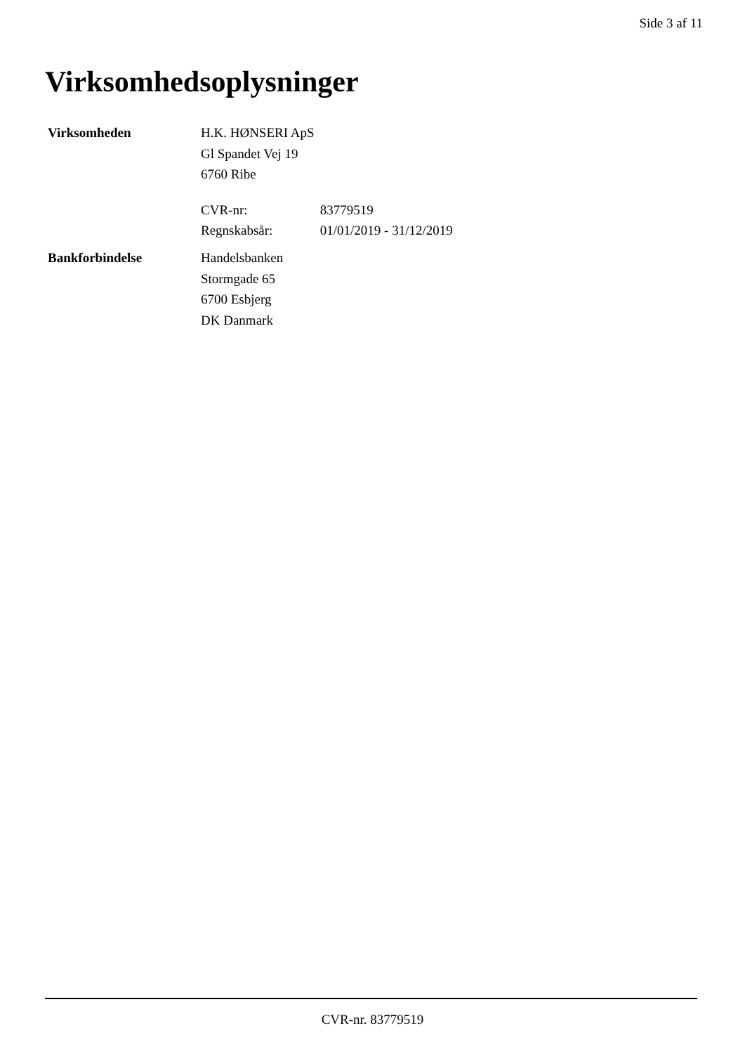Side 3 af 11
Virksomhedsoplysninger
Virksomheden
H.K. HØNSERI ApS
Gl Spandet Vej 19
6760 Ribe
CVR-nr: 83779519
Regnskabsår: 01/01/2019 - 31/12/2019
Bankforbindelse
Handelsbanken
Stormgade 65
6700 Esbjerg
DK Danmark
CVR-nr. 83779519